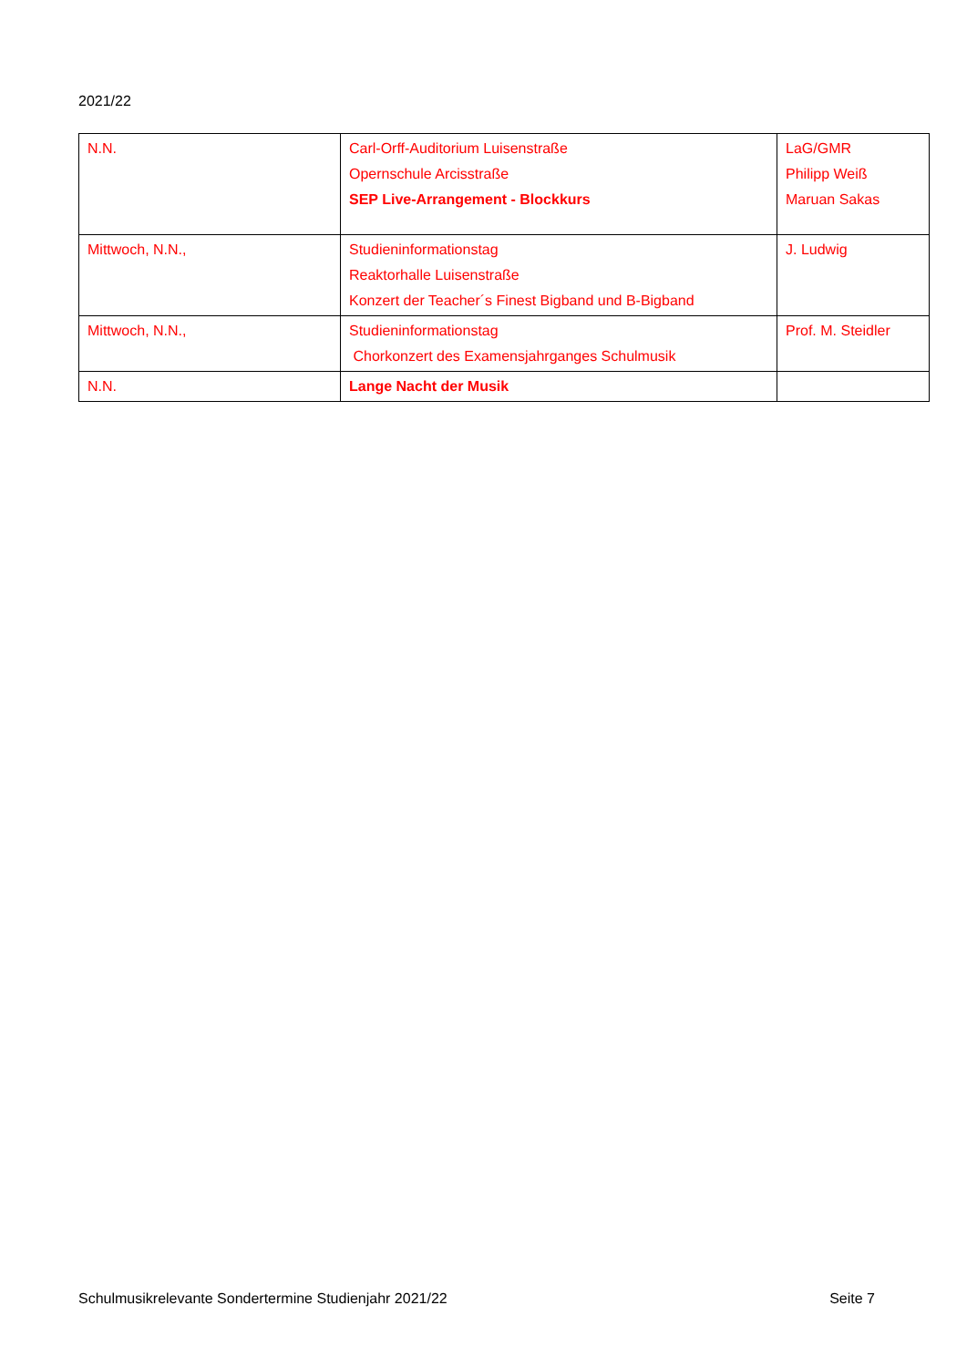2021/22
| N.N. | Carl-Orff-Auditorium Luisenstraße Opernschule Arcisstraße SEP Live-Arrangement - Blockkurs | LaG/GMR Philipp Weiß Maruan Sakas |
| Mittwoch, N.N., | Studieninformationstag Reaktorhalle Luisenstraße Konzert der Teacher´s Finest Bigband und B-Bigband | J. Ludwig |
| Mittwoch, N.N., | Studieninformationstag Chorkonzert des Examensjahrganges Schulmusik | Prof. M. Steidler |
| N.N. | Lange Nacht der Musik | |
Schulmusikrelevante Sondertermine Studienjahr 2021/22 Seite 7